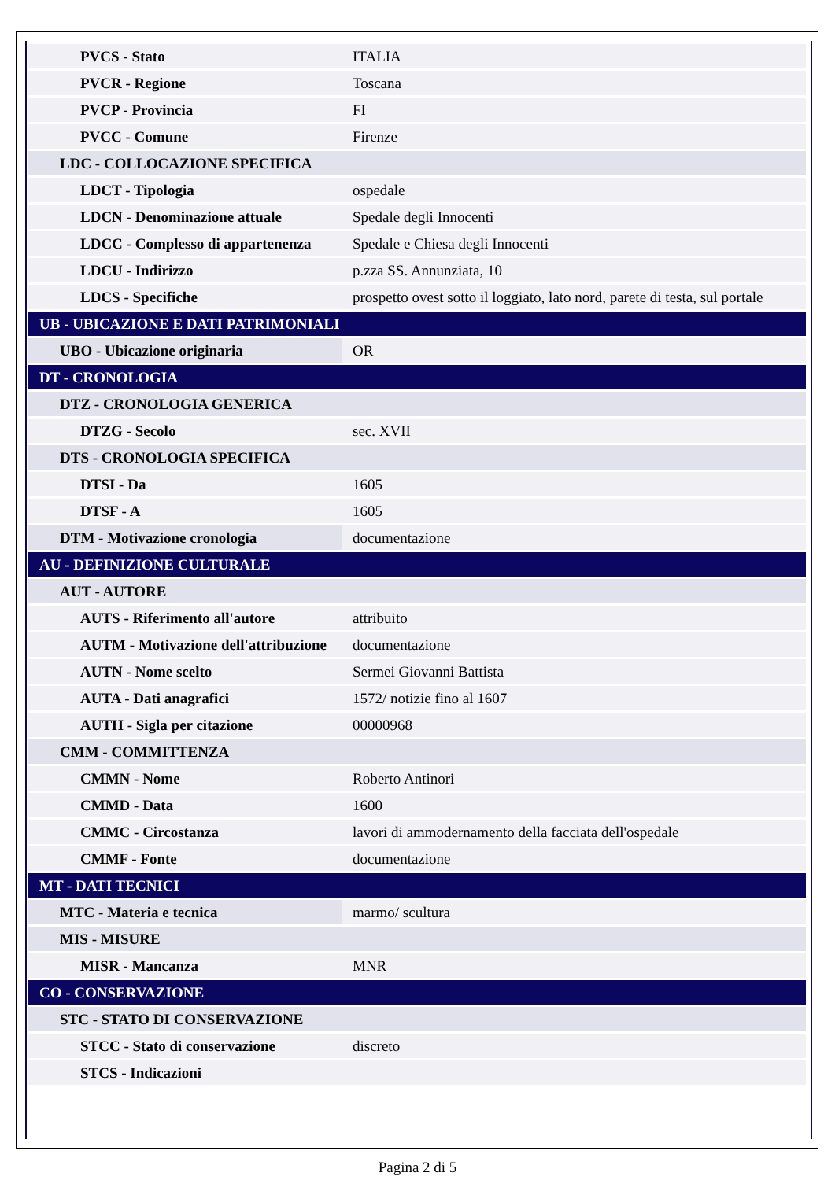| PVCS - Stato | ITALIA |
| PVCR - Regione | Toscana |
| PVCP - Provincia | FI |
| PVCC - Comune | Firenze |
| LDC - COLLOCAZIONE SPECIFICA | |
| LDCT - Tipologia | ospedale |
| LDCN - Denominazione attuale | Spedale degli Innocenti |
| LDCC - Complesso di appartenenza | Spedale e Chiesa degli Innocenti |
| LDCU - Indirizzo | p.zza SS. Annunziata, 10 |
| LDCS - Specifiche | prospetto ovest sotto il loggiato, lato nord, parete di testa, sul portale |
| UB - UBICAZIONE E DATI PATRIMONIALI | |
| UBO - Ubicazione originaria | OR |
| DT - CRONOLOGIA | |
| DTZ - CRONOLOGIA GENERICA | |
| DTZG - Secolo | sec. XVII |
| DTS - CRONOLOGIA SPECIFICA | |
| DTSI - Da | 1605 |
| DTSF - A | 1605 |
| DTM - Motivazione cronologia | documentazione |
| AU - DEFINIZIONE CULTURALE | |
| AUT - AUTORE | |
| AUTS - Riferimento all'autore | attribuito |
| AUTM - Motivazione dell'attribuzione | documentazione |
| AUTN - Nome scelto | Sermei Giovanni Battista |
| AUTA - Dati anagrafici | 1572/ notizie fino al 1607 |
| AUTH - Sigla per citazione | 00000968 |
| CMM - COMMITTENZA | |
| CMMN - Nome | Roberto Antinori |
| CMMD - Data | 1600 |
| CMMC - Circostanza | lavori di ammodernamento della facciata dell'ospedale |
| CMMF - Fonte | documentazione |
| MT - DATI TECNICI | |
| MTC - Materia e tecnica | marmo/ scultura |
| MIS - MISURE | |
| MISR - Mancanza | MNR |
| CO - CONSERVAZIONE | |
| STC - STATO DI CONSERVAZIONE | |
| STCC - Stato di conservazione | discreto |
| STCS - Indicazioni | |
Pagina 2 di 5